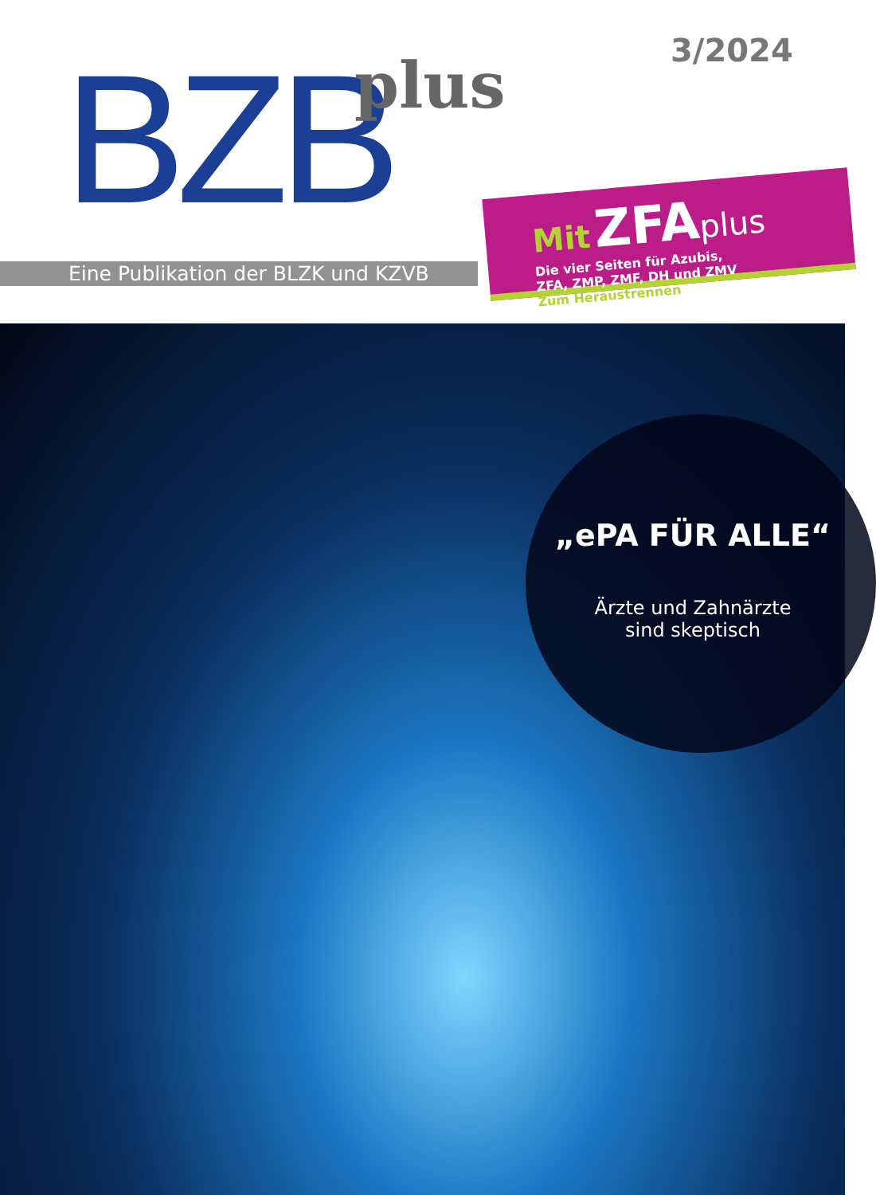3/2024
BZB plus
Eine Publikation der BLZK und KZVB
Mit ZFA plus
Die vier Seiten für Azubis,
ZFA, ZMP, ZMF, DH und ZMV
Zum Heraustrennen
„ePA FÜR ALLE“
Ärzte und Zahnärzte
sind skeptisch